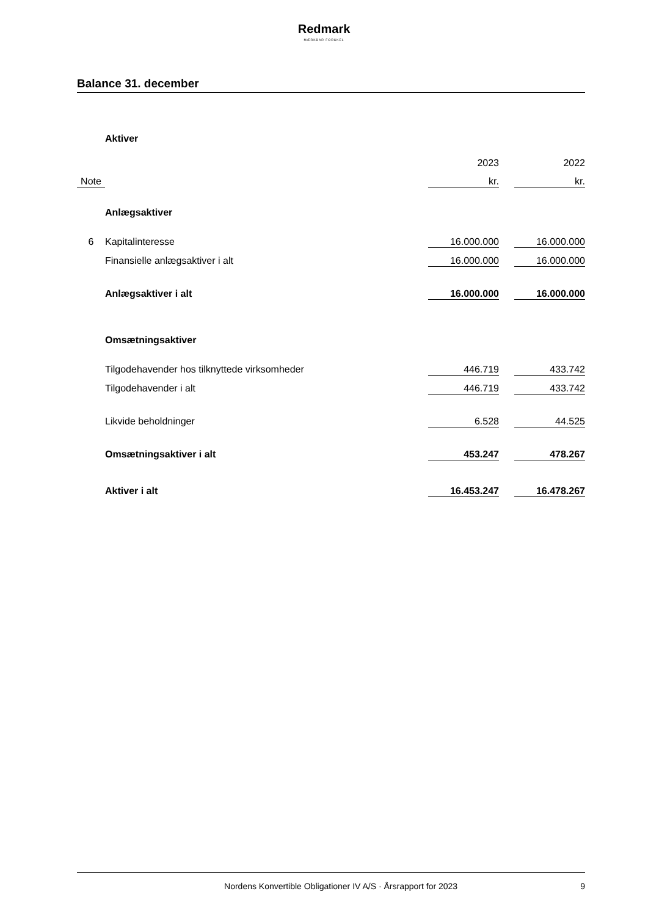Redmark
MÆRKBAR FORSKEL
Balance 31. december
| | Aktiver | | | |
| | | 2023 | | 2022 |
| Note | | kr. | | kr. |
| | Anlægsaktiver | | | |
| 6 | Kapitalinteresse | 16.000.000 | | 16.000.000 |
| | Finansielle anlægsaktiver i alt | 16.000.000 | | 16.000.000 |
| | Anlægsaktiver i alt | 16.000.000 | | 16.000.000 |
| | Omsætningsaktiver | | | |
| | Tilgodehavender hos tilknyttede virksomheder | 446.719 | | 433.742 |
| | Tilgodehavender i alt | 446.719 | | 433.742 |
| | Likvide beholdninger | 6.528 | | 44.525 |
| | Omsætningsaktiver i alt | 453.247 | | 478.267 |
| | Aktiver i alt | 16.453.247 | | 16.478.267 |
Nordens Konvertible Obligationer IV A/S · Årsrapport for 2023 9